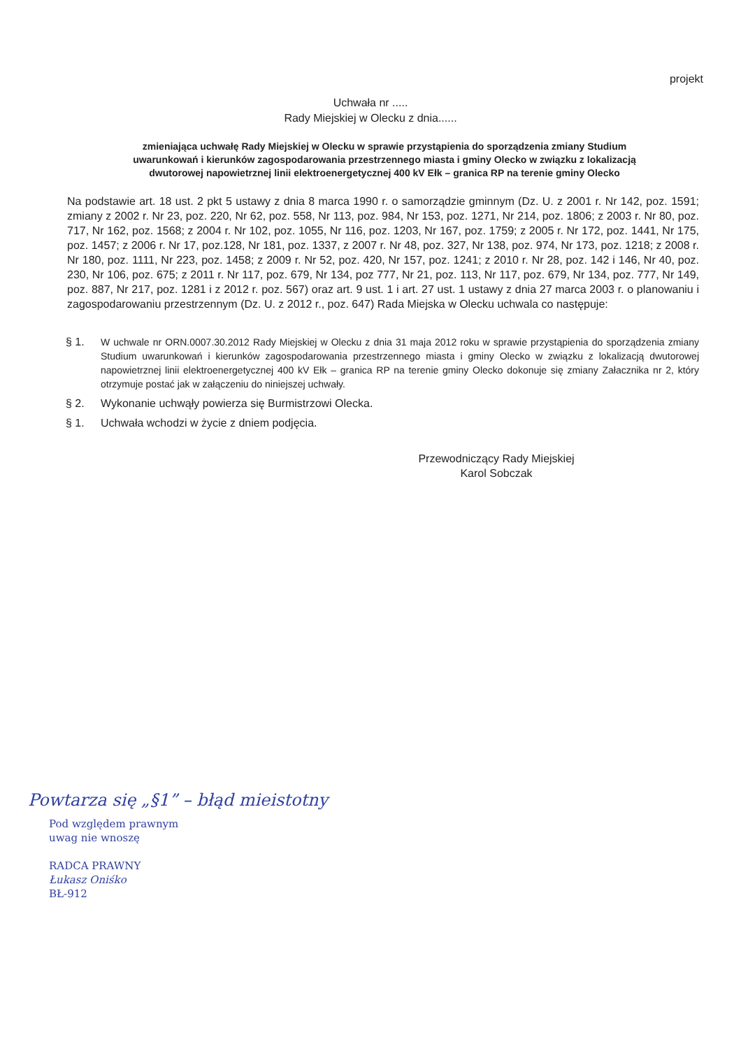projekt
Uchwała nr .....
Rady Miejskiej w Olecku z dnia......
zmieniająca uchwałę Rady Miejskiej w Olecku w sprawie przystąpienia do sporządzenia zmiany Studium uwarunkowań i kierunków zagospodarowania przestrzennego miasta i gminy Olecko w związku z lokalizacją dwutorowej napowietrznej linii elektroenergetycznej 400 kV Ełk – granica RP na terenie gminy Olecko
Na podstawie art. 18 ust. 2 pkt 5 ustawy z dnia 8 marca 1990 r. o samorządzie gminnym (Dz. U. z 2001 r. Nr 142, poz. 1591; zmiany z 2002 r. Nr 23, poz. 220, Nr 62, poz. 558, Nr 113, poz. 984, Nr 153, poz. 1271, Nr 214, poz. 1806; z 2003 r. Nr 80, poz. 717, Nr 162, poz. 1568; z 2004 r. Nr 102, poz. 1055, Nr 116, poz. 1203, Nr 167, poz. 1759; z 2005 r. Nr 172, poz. 1441, Nr 175, poz. 1457; z 2006 r. Nr 17, poz.128, Nr 181, poz. 1337, z 2007 r. Nr 48, poz. 327, Nr 138, poz. 974, Nr 173, poz. 1218; z 2008 r. Nr 180, poz. 1111, Nr 223, poz. 1458; z 2009 r. Nr 52, poz. 420, Nr 157, poz. 1241; z 2010 r. Nr 28, poz. 142 i 146, Nr 40, poz. 230, Nr 106, poz. 675; z 2011 r. Nr 117, poz. 679, Nr 134, poz 777, Nr 21, poz. 113, Nr 117, poz. 679, Nr 134, poz. 777, Nr 149, poz. 887, Nr 217, poz. 1281 i z 2012 r. poz. 567) oraz art. 9 ust. 1 i art. 27 ust. 1 ustawy z dnia 27 marca 2003 r. o planowaniu i zagospodarowaniu przestrzennym (Dz. U. z 2012 r., poz. 647) Rada Miejska w Olecku uchwala co następuje:
§ 1. W uchwale nr ORN.0007.30.2012 Rady Miejskiej w Olecku z dnia 31 maja 2012 roku w sprawie przystąpienia do sporządzenia zmiany Studium uwarunkowań i kierunków zagospodarowania przestrzennego miasta i gminy Olecko w związku z lokalizacją dwutorowej napowietrznej linii elektroenergetycznej 400 kV Ełk – granica RP na terenie gminy Olecko dokonuje się zmiany Załacznika nr 2, który otrzymuje postać jak w załączeniu do niniejszej uchwały.
§ 2. Wykonanie uchwąły powierza się Burmistrzowi Olecka.
§ 1. Uchwała wchodzi w życie z dniem podjęcia.
Przewodniczący Rady Miejskiej
Karol Sobczak
Powtarza się „§1” – błąd mieistotny
Pod względem prawnym
uwag nie wnoszę
RADCA PRAWNY
Łukasz Oniśko
BŁ-912